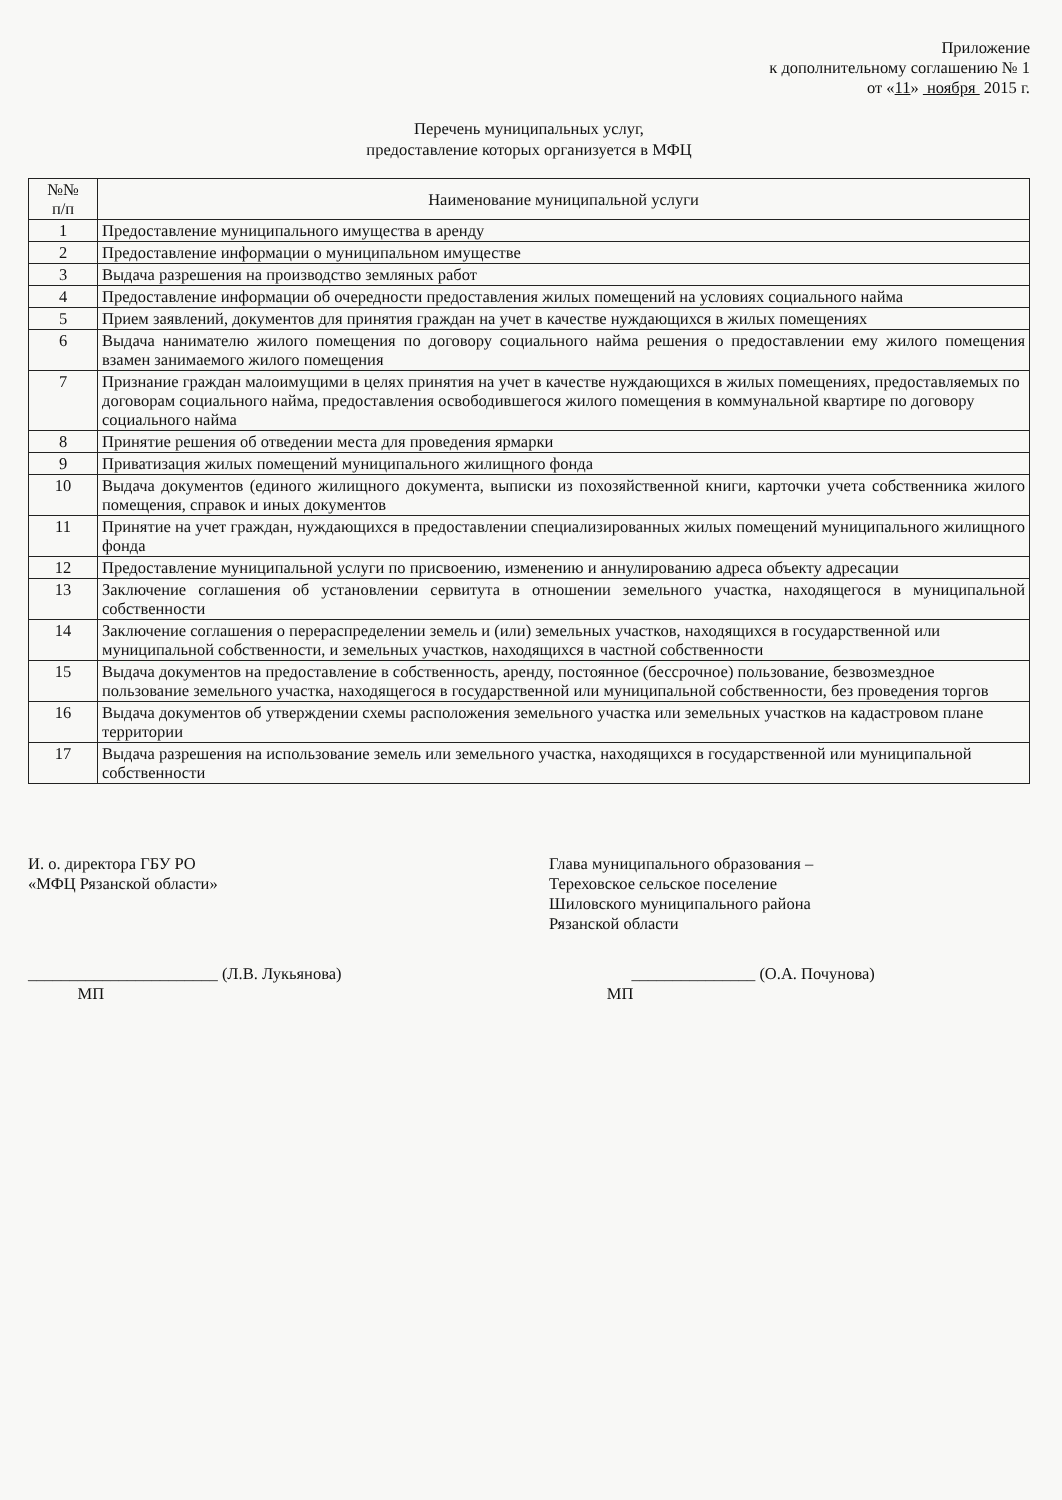Приложение
к дополнительному соглашению № 1
от «11» ноября 2015 г.
Перечень муниципальных услуг,
предоставление которых организуется в МФЦ
| №№ п/п | Наименование муниципальной услуги |
| --- | --- |
| 1 | Предоставление муниципального имущества в аренду |
| 2 | Предоставление информации о муниципальном имуществе |
| 3 | Выдача разрешения на производство земляных работ |
| 4 | Предоставление информации об очередности предоставления жилых помещений на условиях социального найма |
| 5 | Прием заявлений, документов для принятия граждан на учет в качестве нуждающихся в жилых помещениях |
| 6 | Выдача нанимателю жилого помещения по договору социального найма решения о предоставлении ему жилого помещения взамен занимаемого жилого помещения |
| 7 | Признание граждан малоимущими в целях принятия на учет в качестве нуждающихся в жилых помещениях, предоставляемых по договорам социального найма, предоставления освободившегося жилого помещения в коммунальной квартире по договору социального найма |
| 8 | Принятие решения об отведении места для проведения ярмарки |
| 9 | Приватизация жилых помещений муниципального жилищного фонда |
| 10 | Выдача документов (единого жилищного документа, выписки из похозяйственной книги, карточки учета собственника жилого помещения, справок и иных документов |
| 11 | Принятие на учет граждан, нуждающихся в предоставлении специализированных жилых помещений муниципального жилищного фонда |
| 12 | Предоставление муниципальной услуги по присвоению, изменению и аннулированию адреса объекту адресации |
| 13 | Заключение соглашения об установлении сервитута в отношении земельного участка, находящегося в муниципальной собственности |
| 14 | Заключение соглашения о перераспределении земель и (или) земельных участков, находящихся в государственной или муниципальной собственности, и земельных участков, находящихся в частной собственности |
| 15 | Выдача документов на предоставление в собственность, аренду, постоянное (бессрочное) пользование, безвозмездное пользование земельного участка, находящегося в государственной или муниципальной собственности, без проведения торгов |
| 16 | Выдача документов об утверждении схемы расположения земельного участка или земельных участков на кадастровом плане территории |
| 17 | Выдача разрешения на использование земель или земельного участка, находящихся в государственной или муниципальной собственности |
И. о. директора ГБУ РО
«МФЦ Рязанской области»
_______________________ (Л.В. Лукьянова)
МП
Глава муниципального образования –
Тереховское сельское поселение
Шиловского муниципального района
Рязанской области
_______________ (О.А. Почунова)
МП